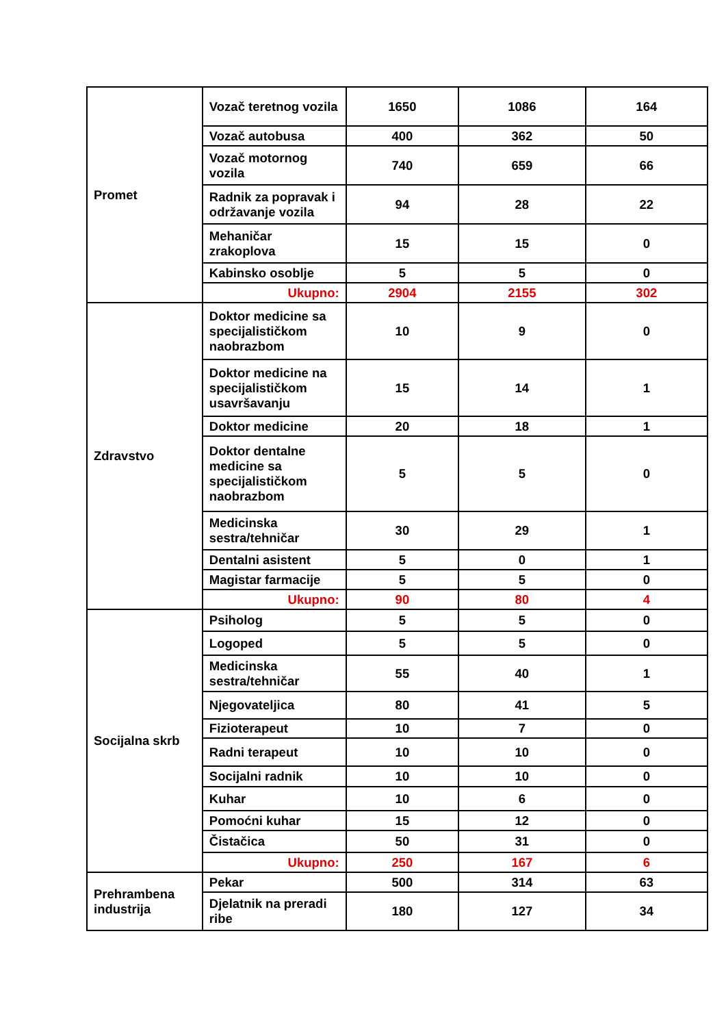| Promet | Vozač teretnog vozila | 1650 | 1086 | 164 |
| | Vozač autobusa | 400 | 362 | 50 |
| | Vozač motornog vozila | 740 | 659 | 66 |
| | Radnik za popravak i održavanje vozila | 94 | 28 | 22 |
| | Mehaničar zrakoplova | 15 | 15 | 0 |
| | Kabinsko osoblje | 5 | 5 | 0 |
| | Ukupno: | 2904 | 2155 | 302 |
| Zdravstvo | Doktor medicine sa specijalističkom naobrazbom | 10 | 9 | 0 |
| | Doktor medicine na specijalističkom usavršavanju | 15 | 14 | 1 |
| | Doktor medicine | 20 | 18 | 1 |
| | Doktor dentalne medicine sa specijalističkom naobrazbom | 5 | 5 | 0 |
| | Medicinska sestra/tehničar | 30 | 29 | 1 |
| | Dentalni asistent | 5 | 0 | 1 |
| | Magistar farmacije | 5 | 5 | 0 |
| | Ukupno: | 90 | 80 | 4 |
| Socijalna skrb | Psiholog | 5 | 5 | 0 |
| | Logoped | 5 | 5 | 0 |
| | Medicinska sestra/tehničar | 55 | 40 | 1 |
| | Njegovateljica | 80 | 41 | 5 |
| | Fizioterapeut | 10 | 7 | 0 |
| | Radni terapeut | 10 | 10 | 0 |
| | Socijalni radnik | 10 | 10 | 0 |
| | Kuhar | 10 | 6 | 0 |
| | Pomoćni kuhar | 15 | 12 | 0 |
| | Čistačica | 50 | 31 | 0 |
| | Ukupno: | 250 | 167 | 6 |
| Prehrambena industrija | Pekar | 500 | 314 | 63 |
| | Djelatnik na preradi ribe | 180 | 127 | 34 |